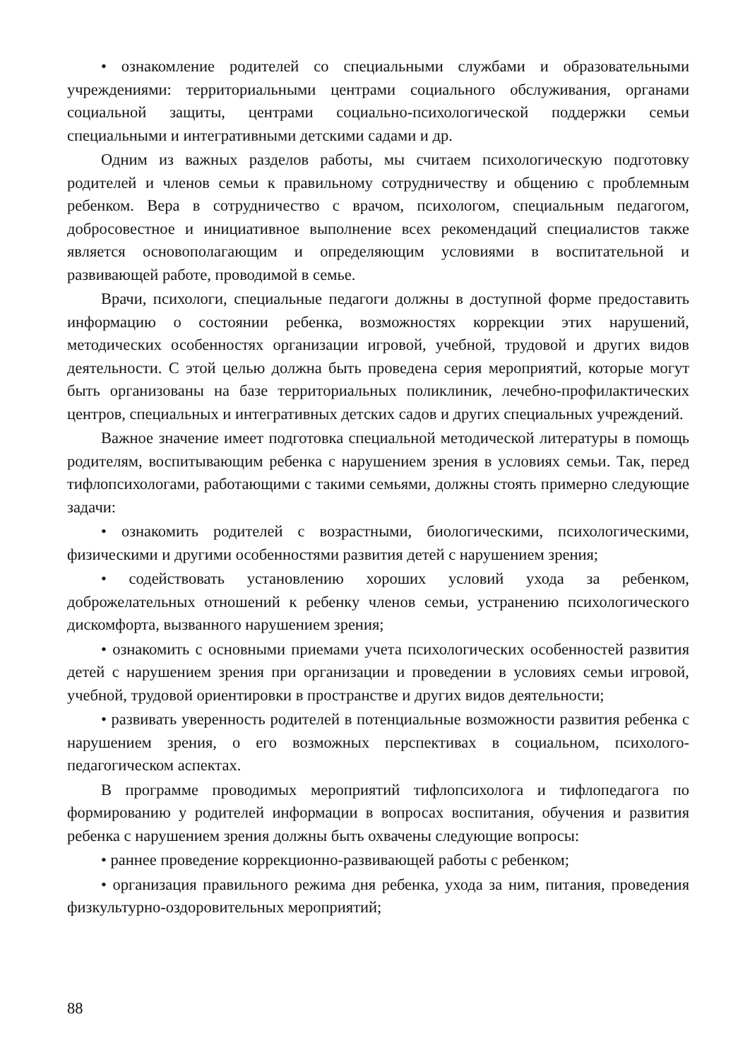• ознакомление родителей со специальными службами и образовательными учреждениями: территориальными центрами социального обслуживания, органами социальной защиты, центрами социально-психологической поддержки семьи специальными и интегративными детскими садами и др.
Одним из важных разделов работы, мы считаем психологическую подготовку родителей и членов семьи к правильному сотрудничеству и общению с проблемным ребенком. Вера в сотрудничество с врачом, психологом, специальным педагогом, добросовестное и инициативное выполнение всех рекомендаций специалистов также является основополагающим и определяющим условиями в воспитательной и развивающей работе, проводимой в семье.
Врачи, психологи, специальные педагоги должны в доступной форме предоставить информацию о состоянии ребенка, возможностях коррекции этих нарушений, методических особенностях организации игровой, учебной, трудовой и других видов деятельности. С этой целью должна быть проведена серия мероприятий, которые могут быть организованы на базе территориальных поликлиник, лечебно-профилактических центров, специальных и интегративных детских садов и других специальных учреждений.
Важное значение имеет подготовка специальной методической литературы в помощь родителям, воспитывающим ребенка с нарушением зрения в условиях семьи. Так, перед тифлопсихологами, работающими с такими семьями, должны стоять примерно следующие задачи:
• ознакомить родителей с возрастными, биологическими, психологическими, физическими и другими особенностями развития детей с нарушением зрения;
• содействовать установлению хороших условий ухода за ребенком, доброжелательных отношений к ребенку членов семьи, устранению психологического дискомфорта, вызванного нарушением зрения;
• ознакомить с основными приемами учета психологических особенностей развития детей с нарушением зрения при организации и проведении в условиях семьи игровой, учебной, трудовой ориентировки в пространстве и других видов деятельности;
• развивать уверенность родителей в потенциальные возможности развития ребенка с нарушением зрения, о его возможных перспективах в социальном, психолого-педагогическом аспектах.
В программе проводимых мероприятий тифлопсихолога и тифлопедагога по формированию у родителей информации в вопросах воспитания, обучения и развития ребенка с нарушением зрения должны быть охвачены следующие вопросы:
• раннее проведение коррекционно-развивающей работы с ребенком;
• организация правильного режима дня ребенка, ухода за ним, питания, проведения физкультурно-оздоровительных мероприятий;
88